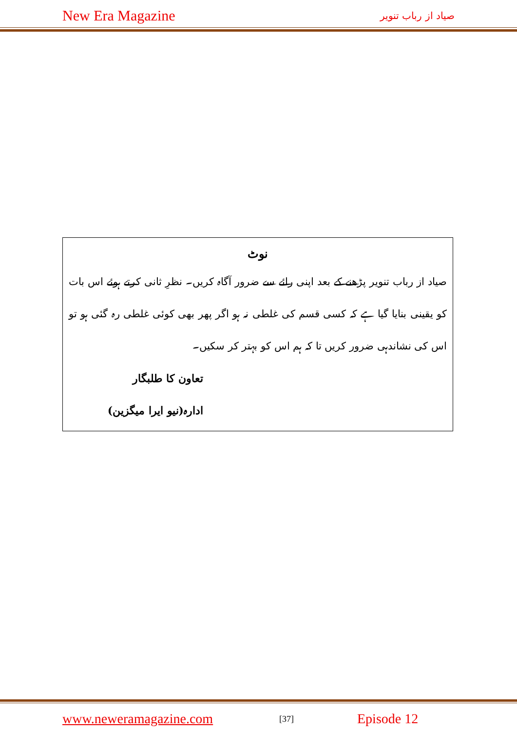New Era Magazine صیاد از رباب تنویر
نوٹ
صیاد از رباب تنویر پڑھنے کے بعد اپنی رائے سے ضرور آگاہ کریں۔ نظرِ ثانی کرتے ہوئے اس بات کو یقینی بنایا گیا ہے کہ کسی قسم کی غلطی نہ ہو اگر پھر بھی کوئی غلطی رہ گئی ہو تو اس کی نشاندہی ضرور کریں تا کہ ہم اس کو بہتر کر سکیں۔
تعاون کا طلبگار
ادارہ(نیو ایرا میگزین)
www.neweramagazine.com [37] Episode 12